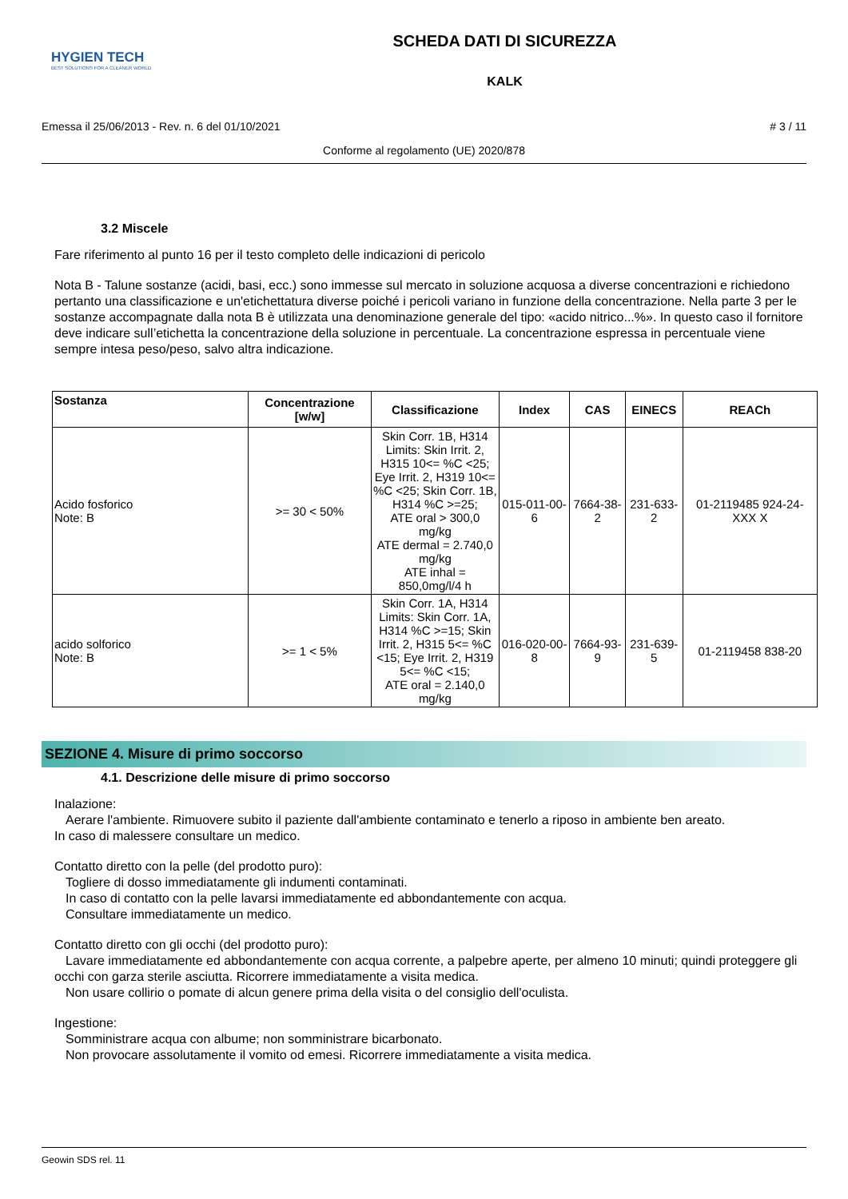HYGIEN TECH
BEST SOLUTIONS FOR A CLEANER WORLD
SCHEDA DATI DI SICUREZZA
KALK
Emessa il 25/06/2013 - Rev. n. 6 del 01/10/2021 # 3 / 11
Conforme al regolamento (UE) 2020/878
3.2 Miscele
Fare riferimento al punto 16 per il testo completo delle indicazioni di pericolo
Nota B - Talune sostanze (acidi, basi, ecc.) sono immesse sul mercato in soluzione acquosa a diverse concentrazioni e richiedono pertanto una classificazione e un'etichettatura diverse poiché i pericoli variano in funzione della concentrazione. Nella parte 3 per le sostanze accompagnate dalla nota B è utilizzata una denominazione generale del tipo: «acido nitrico...%». In questo caso il fornitore deve indicare sull’etichetta la concentrazione della soluzione in percentuale. La concentrazione espressa in percentuale viene sempre intesa peso/peso, salvo altra indicazione.
| Sostanza | Concentrazione [w/w] | Classificazione | Index | CAS | EINECS | REACh |
| --- | --- | --- | --- | --- | --- | --- |
| Acido fosforico Note: B | >= 30 < 50% | Skin Corr. 1B, H314 Limits: Skin Irrit. 2, H315 10<= %C <25; Eye Irrit. 2, H319 10<= %C <25; Skin Corr. 1B, H314 %C >=25; ATE oral > 300,0 mg/kg ATE dermal = 2.740,0 mg/kg ATE inhal = 850,0mg/l/4 h | 015-011-00-6 | 7664-38-2 | 231-633-2 | 01-2119485 924-24-XXX X |
| acido solforico Note: B | >= 1 < 5% | Skin Corr. 1A, H314 Limits: Skin Corr. 1A, H314 %C >=15; Skin Irrit. 2, H315 5<= %C <15; Eye Irrit. 2, H319 5<= %C <15; ATE oral = 2.140,0 mg/kg | 016-020-00-8 | 7664-93-9 | 231-639-5 | 01-2119458 838-20 |
SEZIONE 4. Misure di primo soccorso
4.1. Descrizione delle misure di primo soccorso
Inalazione:
Aerare l'ambiente. Rimuovere subito il paziente dall'ambiente contaminato e tenerlo a riposo in ambiente ben areato.
In caso di malessere consultare un medico.
Contatto diretto con la pelle (del prodotto puro):
Togliere di dosso immediatamente gli indumenti contaminati.
In caso di contatto con la pelle lavarsi immediatamente ed abbondantemente con acqua.
Consultare immediatamente un medico.
Contatto diretto con gli occhi (del prodotto puro):
Lavare immediatamente ed abbondantemente con acqua corrente, a palpebre aperte, per almeno 10 minuti; quindi proteggere gli occhi con garza sterile asciutta. Ricorrere immediatamente a visita medica.
Non usare collirio o pomate di alcun genere prima della visita o del consiglio dell'oculista.
Ingestione:
Somministrare acqua con albume; non somministrare bicarbonato.
Non provocare assolutamente il vomito od emesi. Ricorrere immediatamente a visita medica.
Geowin SDS rel. 11